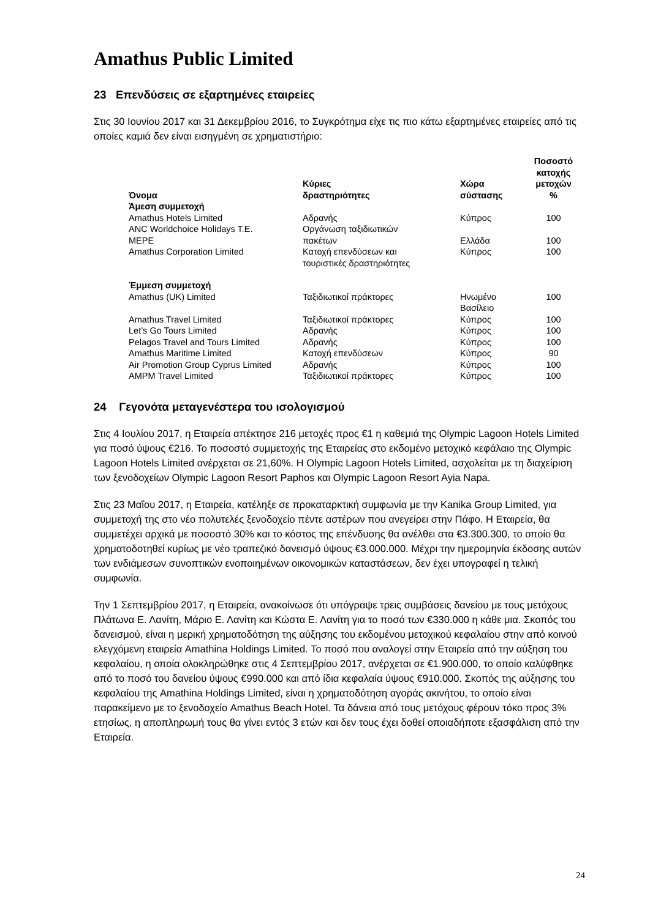Amathus Public Limited
23 Επενδύσεις σε εξαρτημένες εταιρείες
Στις 30 Ιουνίου 2017 και 31 Δεκεμβρίου 2016, το Συγκρότημα είχε τις πιο κάτω εξαρτημένες εταιρείες από τις οποίες καμιά δεν είναι εισηγμένη σε χρηματιστήριο:
| Όνομα | Κύριες δραστηριότητες | Χώρα σύστασης | Ποσοστό κατοχής μετοχών % |
| --- | --- | --- | --- |
| Άμεση συμμετοχή | | | |
| Amathus Hotels Limited | Αδρανής | Κύπρος | 100 |
| ANC Worldchoice Holidays T.E. MEPE | Οργάνωση ταξιδιωτικών πακέτων | Ελλάδα | 100 |
| Amathus Corporation Limited | Κατοχή επενδύσεων και τουριστικές δραστηριότητες | Κύπρος | 100 |
| Έμμεση συμμετοχή | | | |
| Amathus (UK) Limited | Ταξιδιωτικοί πράκτορες | Ηνωμένο Βασίλειο | 100 |
| Amathus Travel Limited | Ταξιδιωτικοί πράκτορες | Κύπρος | 100 |
| Let’s Go Tours Limited | Αδρανής | Κύπρος | 100 |
| Pelagos Travel and Tours Limited | Αδρανής | Κύπρος | 100 |
| Amathus Maritime Limited | Κατοχή επενδύσεων | Κύπρος | 90 |
| Air Promotion Group Cyprus Limited | Αδρανής | Κύπρος | 100 |
| AMPM Travel Limited | Ταξιδιωτικοί πράκτορες | Κύπρος | 100 |
24 Γεγονότα μεταγενέστερα του ισολογισμού
Στις 4 Ιουλίου 2017, η Εταιρεία απέκτησε 216 μετοχές προς €1 η καθεμιά της Olympic Lagoon Hotels Limited για ποσό ύψους €216. Το ποσοστό συμμετοχής της Εταιρείας στο εκδομένο μετοχικό κεφάλαιο της Olympic Lagoon Hotels Limited ανέρχεται σε 21,60%. Η Olympic Lagoon Hotels Limited, ασχολείται με τη διαχείριση των ξενοδοχείων Olympic Lagoon Resort Paphos και Olympic Lagoon Resort Ayia Napa.
Στις 23 Μαΐου 2017, η Εταιρεία, κατέληξε σε προκαταρκτική συμφωνία με την Kanika Group Limited, για συμμετοχή της στο νέο πολυτελές ξενοδοχείο πέντε αστέρων που ανεγείρει στην Πάφο. Η Εταιρεία, θα συμμετέχει αρχικά με ποσοστό 30% και το κόστος της επένδυσης θα ανέλθει στα €3.300.300, το οποίο θα χρηματοδοτηθεί κυρίως με νέο τραπεζικό δανεισμό ύψους €3.000.000. Μέχρι την ημερομηνία έκδοσης αυτών των ενδιάμεσων συνοπτικών ενοποιημένων οικονομικών καταστάσεων, δεν έχει υπογραφεί η τελική συμφωνία.
Την 1 Σεπτεμβρίου 2017, η Εταιρεία, ανακοίνωσε ότι υπόγραψε τρεις συμβάσεις δανείου με τους μετόχους Πλάτωνα Ε. Λανίτη, Μάριο Ε. Λανίτη και Κώστα Ε. Λανίτη για το ποσό των €330.000 η κάθε μια. Σκοπός του δανεισμού, είναι η μερική χρηματοδότηση της αύξησης του εκδομένου μετοχικού κεφαλαίου στην από κοινού ελεγχόμενη εταιρεία Amathina Holdings Limited. Το ποσό που αναλογεί στην Εταιρεία από την αύξηση του κεφαλαίου, η οποία ολοκληρώθηκε στις 4 Σεπτεμβρίου 2017, ανέρχεται σε €1.900.000, το οποίο καλύφθηκε από το ποσό του δανείου ύψους €990.000 και από ίδια κεφαλαία ύψους €910.000. Σκοπός της αύξησης του κεφαλαίου της Amathina Holdings Limited, είναι η χρηματοδότηση αγοράς ακινήτου, το οποίο είναι παρακείμενο με το ξενοδοχείο Amathus Beach Hotel. Τα δάνεια από τους μετόχους φέρουν τόκο προς 3% ετησίως, η αποπληρωμή τους θα γίνει εντός 3 ετών και δεν τους έχει δοθεί οποιαδήποτε εξασφάλιση από την Εταιρεία.
24